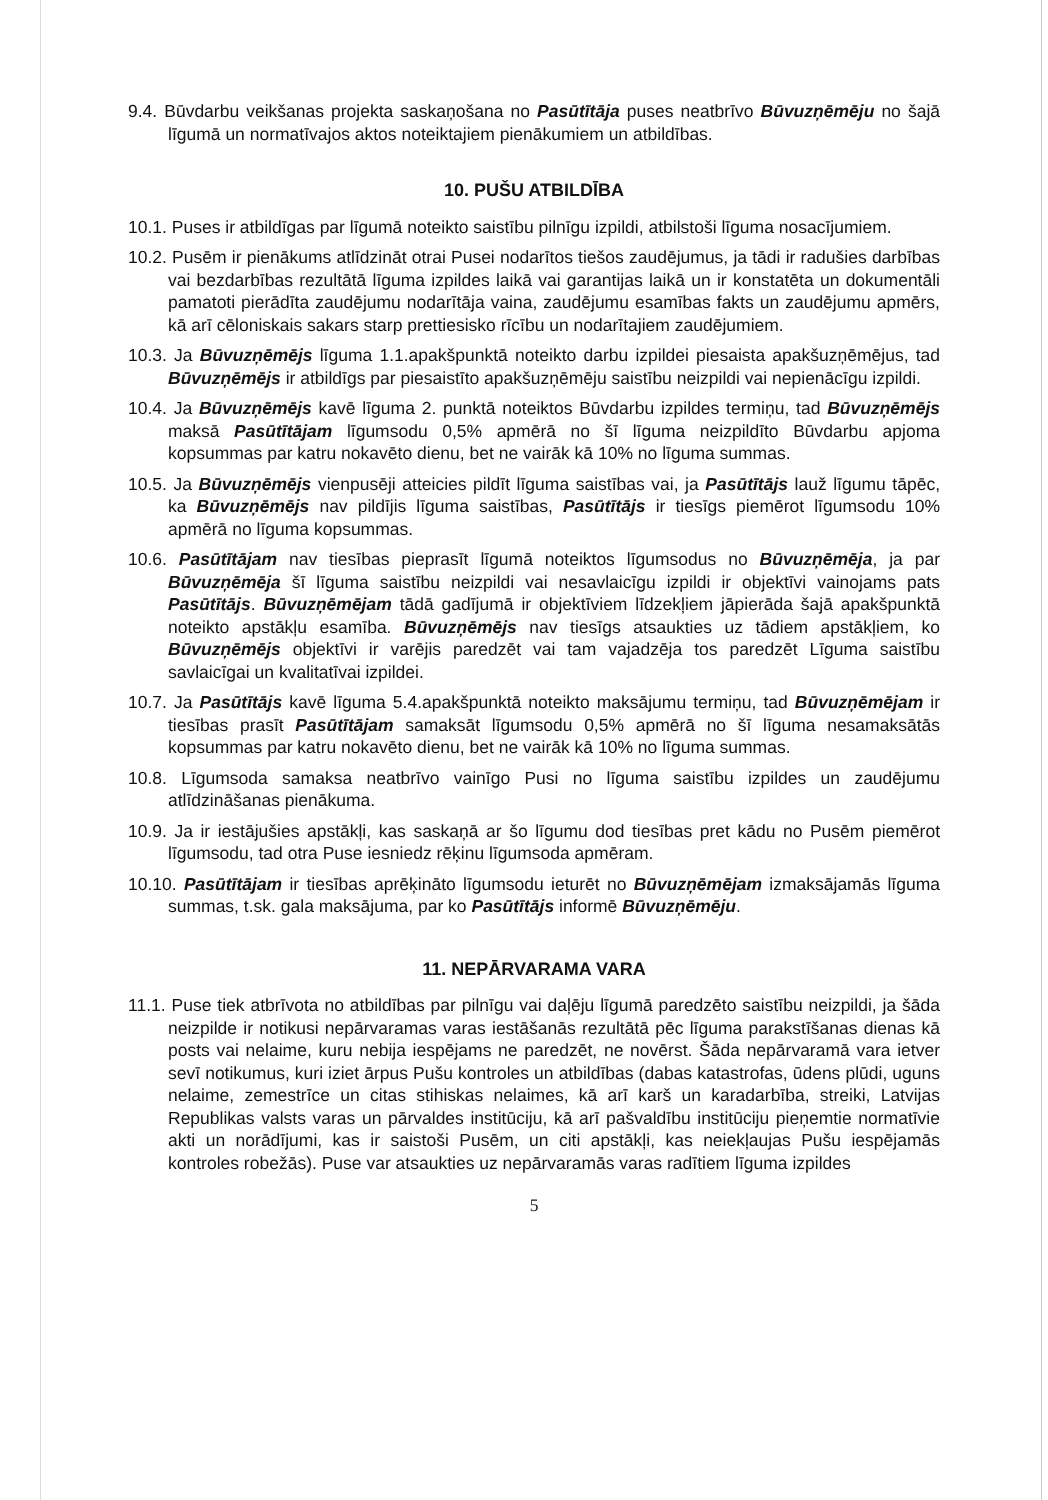9.4. Būvdarbu veikšanas projekta saskaņošana no Pasūtītāja puses neatbrīvo Būvuzņēmēju no šajā līgumā un normatīvajos aktos noteiktajiem pienākumiem un atbildības.
10. PUŠU ATBILDĪBA
10.1. Puses ir atbildīgas par līgumā noteikto saistību pilnīgu izpildi, atbilstoši līguma nosacījumiem.
10.2. Pusēm ir pienākums atlīdzināt otrai Pusei nodarītos tiešos zaudējumus, ja tādi ir radušies darbības vai bezdarbības rezultātā līguma izpildes laikā vai garantijas laikā un ir konstatēta un dokumentāli pamatoti pierādīta zaudējumu nodarītāja vaina, zaudējumu esamības fakts un zaudējumu apmērs, kā arī cēloniskais sakars starp prettiesisko rīcību un nodarītajiem zaudējumiem.
10.3. Ja Būvuzņēmējs līguma 1.1.apakšpunktā noteikto darbu izpildei piesaista apakšuzņēmējus, tad Būvuzņēmējs ir atbildīgs par piesaistīto apakšuzņēmēju saistību neizpildi vai nepienācīgu izpildi.
10.4. Ja Būvuzņēmējs kavē līguma 2. punktā noteiktos Būvdarbu izpildes termiņu, tad Būvuzņēmējs maksā Pasūtītājam līgumsodu 0,5% apmērā no šī līguma neizpildīto Būvdarbu apjoma kopsummas par katru nokavēto dienu, bet ne vairāk kā 10% no līguma summas.
10.5. Ja Būvuzņēmējs vienpusēji atteicies pildīt līguma saistības vai, ja Pasūtītājs lauž līgumu tāpēc, ka Būvuzņēmējs nav pildījis līguma saistības, Pasūtītājs ir tiesīgs piemērot līgumsodu 10% apmērā no līguma kopsummas.
10.6. Pasūtītājam nav tiesības pieprasīt līgumā noteiktos līgumsodus no Būvuzņēmēja, ja par Būvuzņēmēja šī līguma saistību neizpildi vai nesavlaicīgu izpildi ir objektīvi vainojams pats Pasūtītājs. Būvuzņēmējam tādā gadījumā ir objektīviem līdzekļiem jāpierāda šajā apakšpunktā noteikto apstākļu esamība. Būvuzņēmējs nav tiesīgs atsaukties uz tādiem apstākļiem, ko Būvuzņēmējs objektīvi ir varējis paredzēt vai tam vajadzēja tos paredzēt Līguma saistību savlaicīgai un kvalitatīvai izpildei.
10.7. Ja Pasūtītājs kavē līguma 5.4.apakšpunktā noteikto maksājumu termiņu, tad Būvuzņēmējam ir tiesības prasīt Pasūtītājam samaksāt līgumsodu 0,5% apmērā no šī līguma nesamaksātās kopsummas par katru nokavēto dienu, bet ne vairāk kā 10% no līguma summas.
10.8. Līgumsoda samaksa neatbrīvo vainīgo Pusi no līguma saistību izpildes un zaudējumu atlīdzināšanas pienākuma.
10.9. Ja ir iestājušies apstākļi, kas saskaņā ar šo līgumu dod tiesības pret kādu no Pusēm piemērot līgumsodu, tad otra Puse iesniedz rēķinu līgumsoda apmēram.
10.10. Pasūtītājam ir tiesības aprēķināto līgumsodu ieturēt no Būvuzņēmējam izmaksājamās līguma summas, t.sk. gala maksājuma, par ko Pasūtītājs informē Būvuzņēmēju.
11. NEPĀRVARAMA VARA
11.1. Puse tiek atbrīvota no atbildības par pilnīgu vai daļēju līgumā paredzēto saistību neizpildi, ja šāda neizpilde ir notikusi nepārvaramas varas iestāšanās rezultātā pēc līguma parakstīšanas dienas kā posts vai nelaime, kuru nebija iespējams ne paredzēt, ne novērst. Šāda nepārvaramā vara ietver sevī notikumus, kuri iziet ārpus Pušu kontroles un atbildības (dabas katastrofas, ūdens plūdi, uguns nelaime, zemestrīce un citas stihiskas nelaimes, kā arī karš un karadarbība, streiki, Latvijas Republikas valsts varas un pārvaldes institūciju, kā arī pašvaldību institūciju pieņemtie normatīvie akti un norādījumi, kas ir saistoši Pusēm, un citi apstākļi, kas neiekļaujas Pušu iespējamās kontroles robežās). Puse var atsaukties uz nepārvaramās varas radītiem līguma izpildes
5